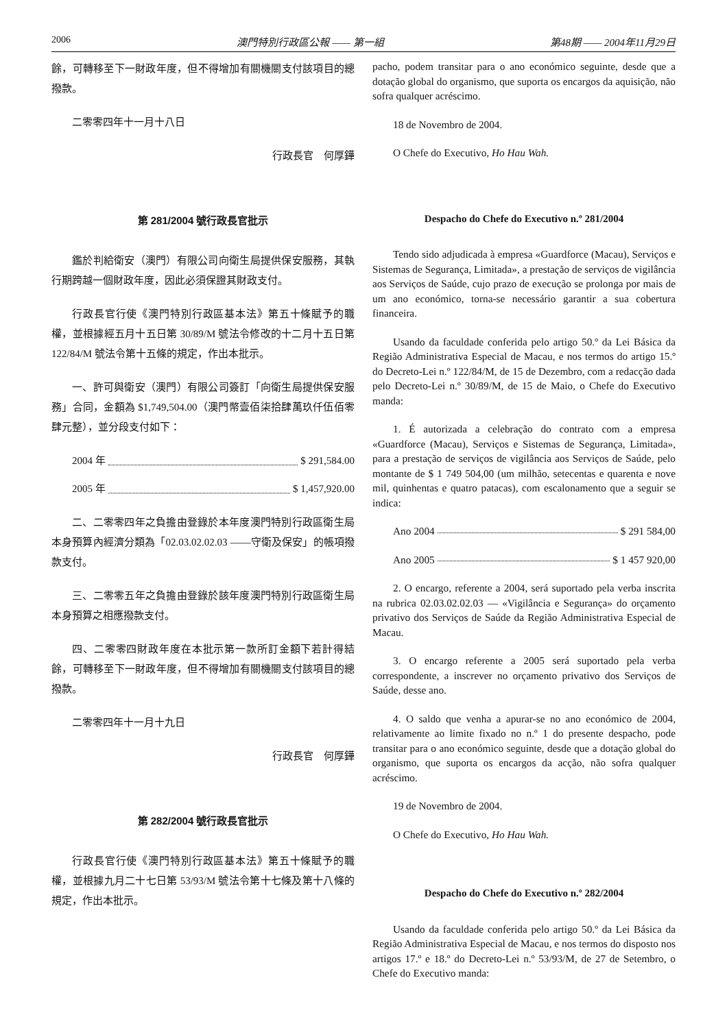2006 澳門特別行政區公報 —— 第一組 第48期 —— 2004年11月29日
餘，可轉移至下一財政年度，但不得增加有關機關支付該項目的總撥款。
二零零四年十一月十八日
行政長官　何厚鏵
第 281/2004 號行政長官批示
鑑於判給衛安（澳門）有限公司向衛生局提供保安服務，其執行期跨越一個財政年度，因此必須保證其財政支付。
行政長官行使《澳門特別行政區基本法》第五十條賦予的職權，並根據經五月十五日第 30/89/M 號法令修改的十二月十五日第 122/84/M 號法令第十五條的規定，作出本批示。
一、許可與衛安（澳門）有限公司簽訂「向衛生局提供保安服務」合同，金額為 $1,749,504.00（澳門幣壹佰柒拾肆萬玖仟伍佰零肆元整），並分段支付如下：
2004 年 $ 291,584.00
2005 年 $ 1,457,920.00
二、二零零四年之負擔由登錄於本年度澳門特別行政區衛生局本身預算內經濟分類為「02.03.02.02.03 ——守衛及保安」的帳項撥款支付。
三、二零零五年之負擔由登錄於該年度澳門特別行政區衛生局本身預算之相應撥款支付。
四、二零零四財政年度在本批示第一款所訂金額下若計得結餘，可轉移至下一財政年度，但不得增加有關機關支付該項目的總撥款。
二零零四年十一月十九日
行政長官　何厚鏵
第 282/2004 號行政長官批示
行政長官行使《澳門特別行政區基本法》第五十條賦予的職權，並根據九月二十七日第 53/93/M 號法令第十七條及第十八條的規定，作出本批示。
pacho, podem transitar para o ano económico seguinte, desde que a dotação global do organismo, que suporta os encargos da aquisição, não sofra qualquer acréscimo.
18 de Novembro de 2004.
O Chefe do Executivo, Ho Hau Wah.
Despacho do Chefe do Executivo n.º 281/2004
Tendo sido adjudicada à empresa «Guardforce (Macau), Serviços e Sistemas de Segurança, Limitada», a prestação de serviços de vigilância aos Serviços de Saúde, cujo prazo de execução se prolonga por mais de um ano económico, torna-se necessário garantir a sua cobertura financeira.
Usando da faculdade conferida pelo artigo 50.º da Lei Básica da Região Administrativa Especial de Macau, e nos termos do artigo 15.º do Decreto-Lei n.º 122/84/M, de 15 de Dezembro, com a redacção dada pelo Decreto-Lei n.º 30/89/M, de 15 de Maio, o Chefe do Executivo manda:
1. É autorizada a celebração do contrato com a empresa «Guardforce (Macau), Serviços e Sistemas de Segurança, Limitada», para a prestação de serviços de vigilância aos Serviços de Saúde, pelo montante de $ 1 749 504,00 (um milhão, setecentas e quarenta e nove mil, quinhentas e quatro patacas), com escalonamento que a seguir se indica:
Ano 2004 $ 291 584,00
Ano 2005 $ 1 457 920,00
2. O encargo, referente a 2004, será suportado pela verba inscrita na rubrica 02.03.02.02.03 — «Vigilância e Segurança» do orçamento privativo dos Serviços de Saúde da Região Administrativa Especial de Macau.
3. O encargo referente a 2005 será suportado pela verba correspondente, a inscrever no orçamento privativo dos Serviços de Saúde, desse ano.
4. O saldo que venha a apurar-se no ano económico de 2004, relativamente ao limite fixado no n.º 1 do presente despacho, pode transitar para o ano económico seguinte, desde que a dotação global do organismo, que suporta os encargos da acção, não sofra qualquer acréscimo.
19 de Novembro de 2004.
O Chefe do Executivo, Ho Hau Wah.
Despacho do Chefe do Executivo n.º 282/2004
Usando da faculdade conferida pelo artigo 50.º da Lei Básica da Região Administrativa Especial de Macau, e nos termos do disposto nos artigos 17.º e 18.º do Decreto-Lei n.º 53/93/M, de 27 de Setembro, o Chefe do Executivo manda: